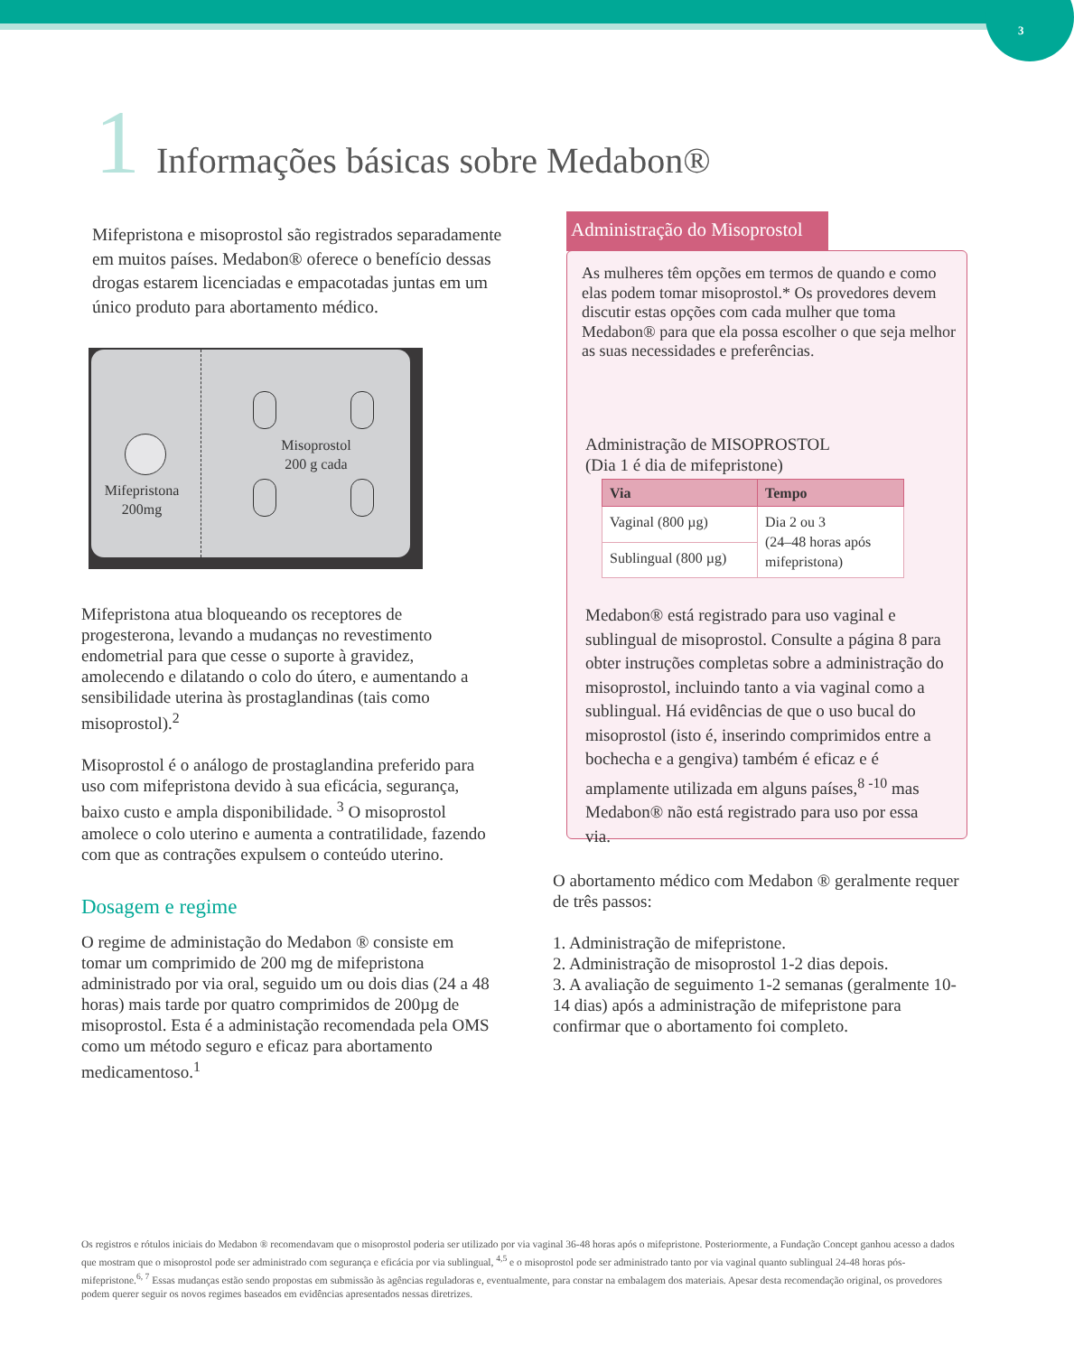3
1 Informações básicas sobre Medabon®
Mifepristona e misoprostol são registrados separadamente em muitos países. Medabon® oferece o benefício dessas drogas estarem licenciadas e empacotadas juntas em um único produto para abortamento médico.
Mifepristona 200mg
Misoprostol 200 g cada
Mifepristona atua bloqueando os receptores de progesterona, levando a mudanças no revestimento endometrial para que cesse o suporte à gravidez, amolecendo e dilatando o colo do útero, e aumentando a sensibilidade uterina às prostaglandinas (tais como misoprostol).<sup>2</sup>
Misoprostol é o análogo de prostaglandina preferido para uso com mifepristona devido à sua eficácia, segurança, baixo custo e ampla disponibilidade. <sup>3</sup> O misoprostol amolece o colo uterino e aumenta a contratilidade, fazendo com que as contrações expulsem o conteúdo uterino.
Dosagem e regime
O regime de administação do Medabon ® consiste em tomar um comprimido de 200 mg de mifepristona administrado por via oral, seguido um ou dois dias (24 a 48 horas) mais tarde por quatro comprimidos de 200µg de misoprostol. Esta é a administação recomendada pela OMS como um método seguro e eficaz para abortamento medicamentoso.<sup>1</sup>
Administração do Misoprostol
As mulheres têm opções em termos de quando e como elas podem tomar misoprostol.* Os provedores devem discutir estas opções com cada mulher que toma Medabon® para que ela possa escolher o que seja melhor as suas necessidades e preferências.
Administração de MISOPROSTOL
(Dia 1 é dia de mifepristone)
| Via | Tempo |
| --- | --- |
| Vaginal (800 µg) | Dia 2 ou 3 (24–48 horas após mifepristona) |
| Sublingual (800 µg) | |
Medabon® está registrado para uso vaginal e sublingual de misoprostol. Consulte a página 8 para obter instruções completas sobre a administração do misoprostol, incluindo tanto a via vaginal como a sublingual. Há evidências de que o uso bucal do misoprostol (isto é, inserindo comprimidos entre a bochecha e a gengiva) também é eficaz e é amplamente utilizada em alguns países,<sup>8 -10</sup> mas Medabon® não está registrado para uso por essa via.
O abortamento médico com Medabon ® geralmente requer de três passos:
1. Administração de mifepristone.
2. Administração de misoprostol 1-2 dias depois.
3. A avaliação de seguimento 1-2 semanas (geralmente 10-14 dias) após a administração de mifepristone para confirmar que o abortamento foi completo.
Os registros e rótulos iniciais do Medabon ® recomendavam que o misoprostol poderia ser utilizado por via vaginal 36-48 horas após o mifepristone. Posteriormente, a Fundação Concept ganhou acesso a dados que mostram que o misoprostol pode ser administrado com segurança e eficácia por via sublingual, <sup>4,5</sup> e o misoprostol pode ser administrado tanto por via vaginal quanto sublingual 24-48 horas pós-mifepristone.<sup>6, 7</sup> Essas mudanças estão sendo propostas em submissão às agências reguladoras e, eventualmente, para constar na embalagem dos materiais. Apesar desta recomendação original, os provedores podem querer seguir os novos regimes baseados em evidências apresentados nessas diretrizes.